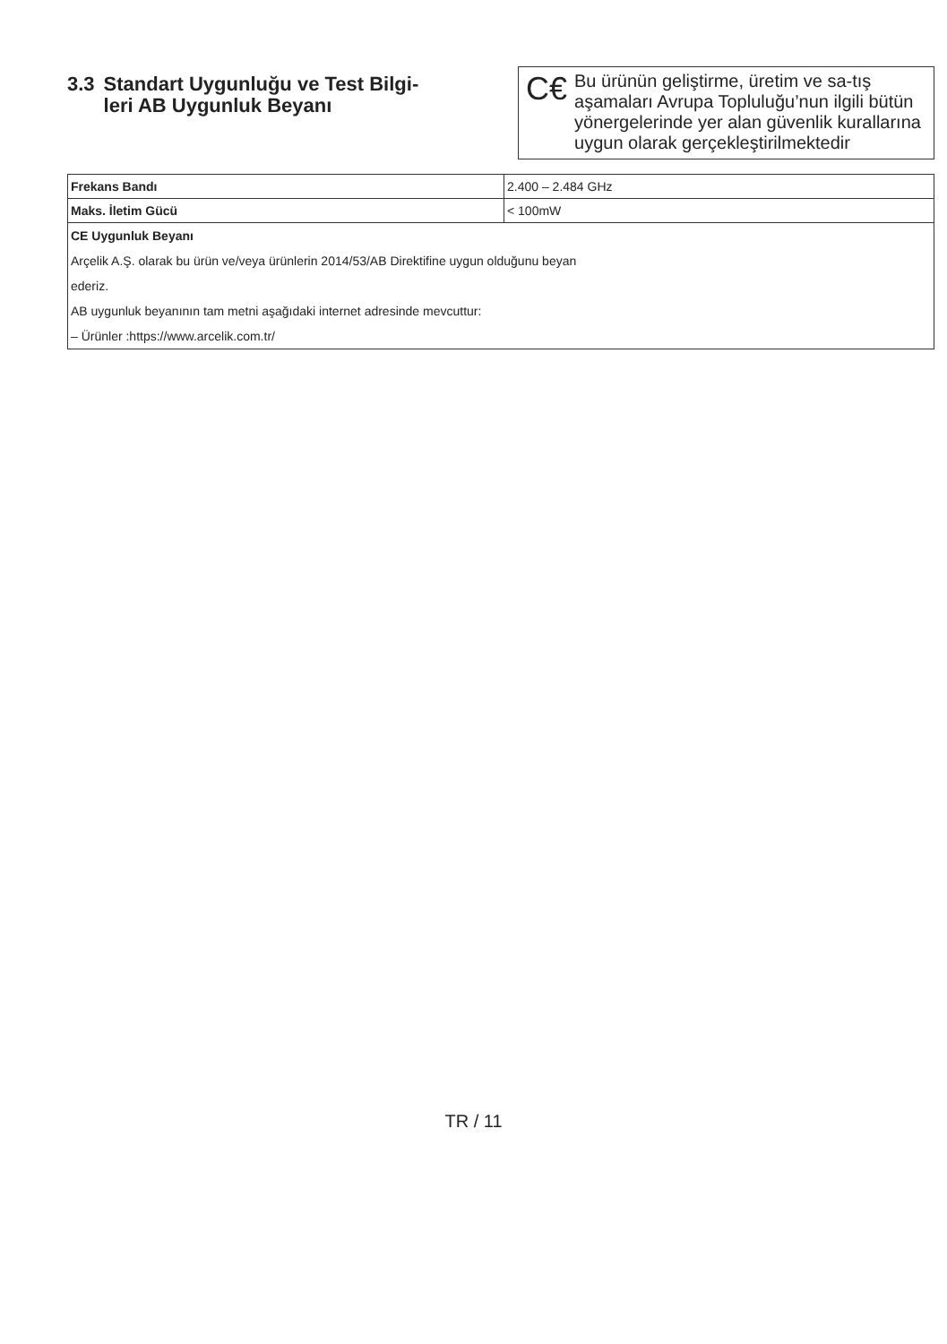3.3 Standart Uygunluğu ve Test Bilgi-
leri AB Uygunluk Beyanı
C€ Bu ürünün geliştirme, üretim ve sa-tış aşamaları Avrupa Topluluğu’nun ilgili bütün yönergelerinde yer alan güvenlik kurallarına uygun olarak gerçekleştirilmektedir
| Frekans Bandı | 2.400 – 2.484 GHz |
| Maks. İletim Gücü | < 100mW |
| CE Uygunluk Beyanı | |
| Arçelik A.Ş. olarak bu ürün ve/veya ürünlerin 2014/53/AB Direktifine uygun olduğunu beyan | |
| ederiz. | |
| AB uygunluk beyanının tam metni aşağıdaki internet adresinde mevcuttur: | |
| – Ürünler :https://www.arcelik.com.tr/ | |
TR / 11